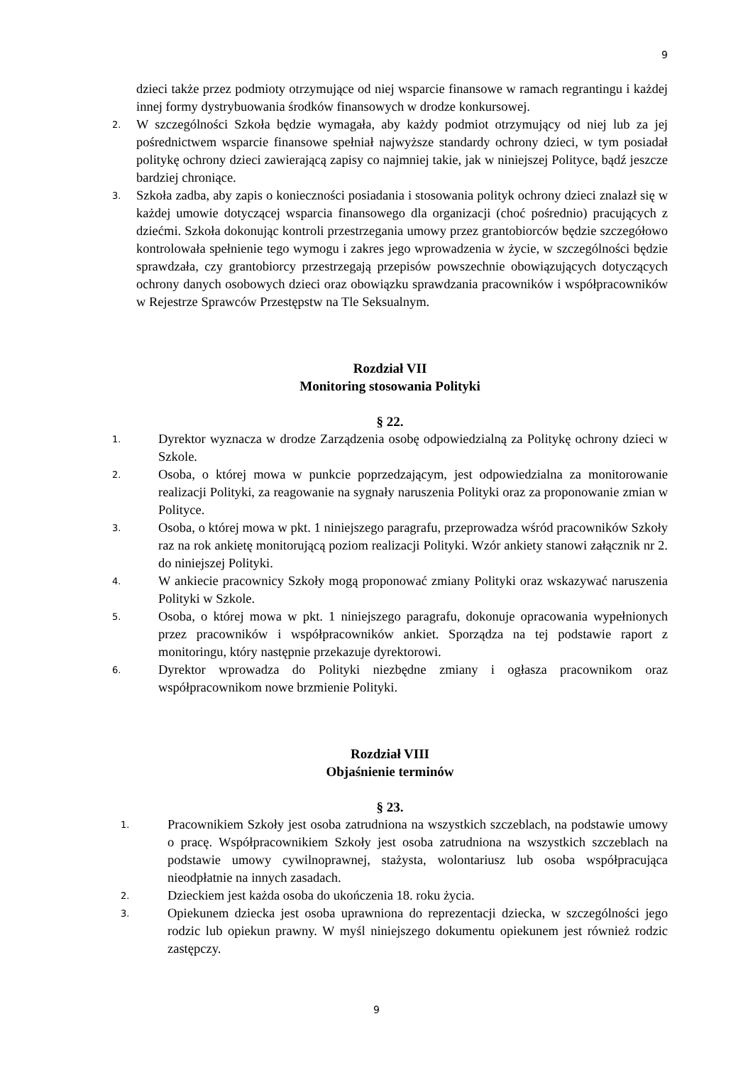9
dzieci także przez podmioty otrzymujące od niej wsparcie finansowe w ramach regrantingu i każdej innej formy dystrybuowania środków finansowych w drodze konkursowej.
2. W szczególności Szkoła będzie wymagała, aby każdy podmiot otrzymujący od niej lub za jej pośrednictwem wsparcie finansowe spełniał najwyższe standardy ochrony dzieci, w tym posiadał politykę ochrony dzieci zawierającą zapisy co najmniej takie, jak w niniejszej Polityce, bądź jeszcze bardziej chroniące.
3. Szkoła zadba, aby zapis o konieczności posiadania i stosowania polityk ochrony dzieci znalazł się w każdej umowie dotyczącej wsparcia finansowego dla organizacji (choć pośrednio) pracujących z dziećmi. Szkoła dokonując kontroli przestrzegania umowy przez grantobiorców będzie szczegółowo kontrolowała spełnienie tego wymogu i zakres jego wprowadzenia w życie, w szczególności będzie sprawdzała, czy grantobiorcy przestrzegają przepisów powszechnie obowiązujących dotyczących ochrony danych osobowych dzieci oraz obowiązku sprawdzania pracowników i współpracowników w Rejestrze Sprawców Przestępstw na Tle Seksualnym.
Rozdział VII
Monitoring stosowania Polityki
§ 22.
1. Dyrektor wyznacza w drodze Zarządzenia osobę odpowiedzialną za Politykę ochrony dzieci w Szkole.
2. Osoba, o której mowa w punkcie poprzedzającym, jest odpowiedzialna za monitorowanie realizacji Polityki, za reagowanie na sygnały naruszenia Polityki oraz za proponowanie zmian w Polityce.
3. Osoba, o której mowa w pkt. 1 niniejszego paragrafu, przeprowadza wśród pracowników Szkoły raz na rok ankietę monitorującą poziom realizacji Polityki. Wzór ankiety stanowi załącznik nr 2. do niniejszej Polityki.
4. W ankiecie pracownicy Szkoły mogą proponować zmiany Polityki oraz wskazywać naruszenia Polityki w Szkole.
5. Osoba, o której mowa w pkt. 1 niniejszego paragrafu, dokonuje opracowania wypełnionych przez pracowników i współpracowników ankiet. Sporządza na tej podstawie raport z monitoringu, który następnie przekazuje dyrektorowi.
6. Dyrektor wprowadza do Polityki niezbędne zmiany i ogłasza pracownikom oraz współpracownikom nowe brzmienie Polityki.
Rozdział VIII
Objaśnienie terminów
§ 23.
1. Pracownikiem Szkoły jest osoba zatrudniona na wszystkich szczeblach, na podstawie umowy o pracę. Współpracownikiem Szkoły jest osoba zatrudniona na wszystkich szczeblach na podstawie umowy cywilnoprawnej, stażysta, wolontariusz lub osoba współpracująca nieodpłatnie na innych zasadach.
2. Dzieckiem jest każda osoba do ukończenia 18. roku życia.
3. Opiekunem dziecka jest osoba uprawniona do reprezentacji dziecka, w szczególności jego rodzic lub opiekun prawny. W myśl niniejszego dokumentu opiekunem jest również rodzic zastępczy.
9